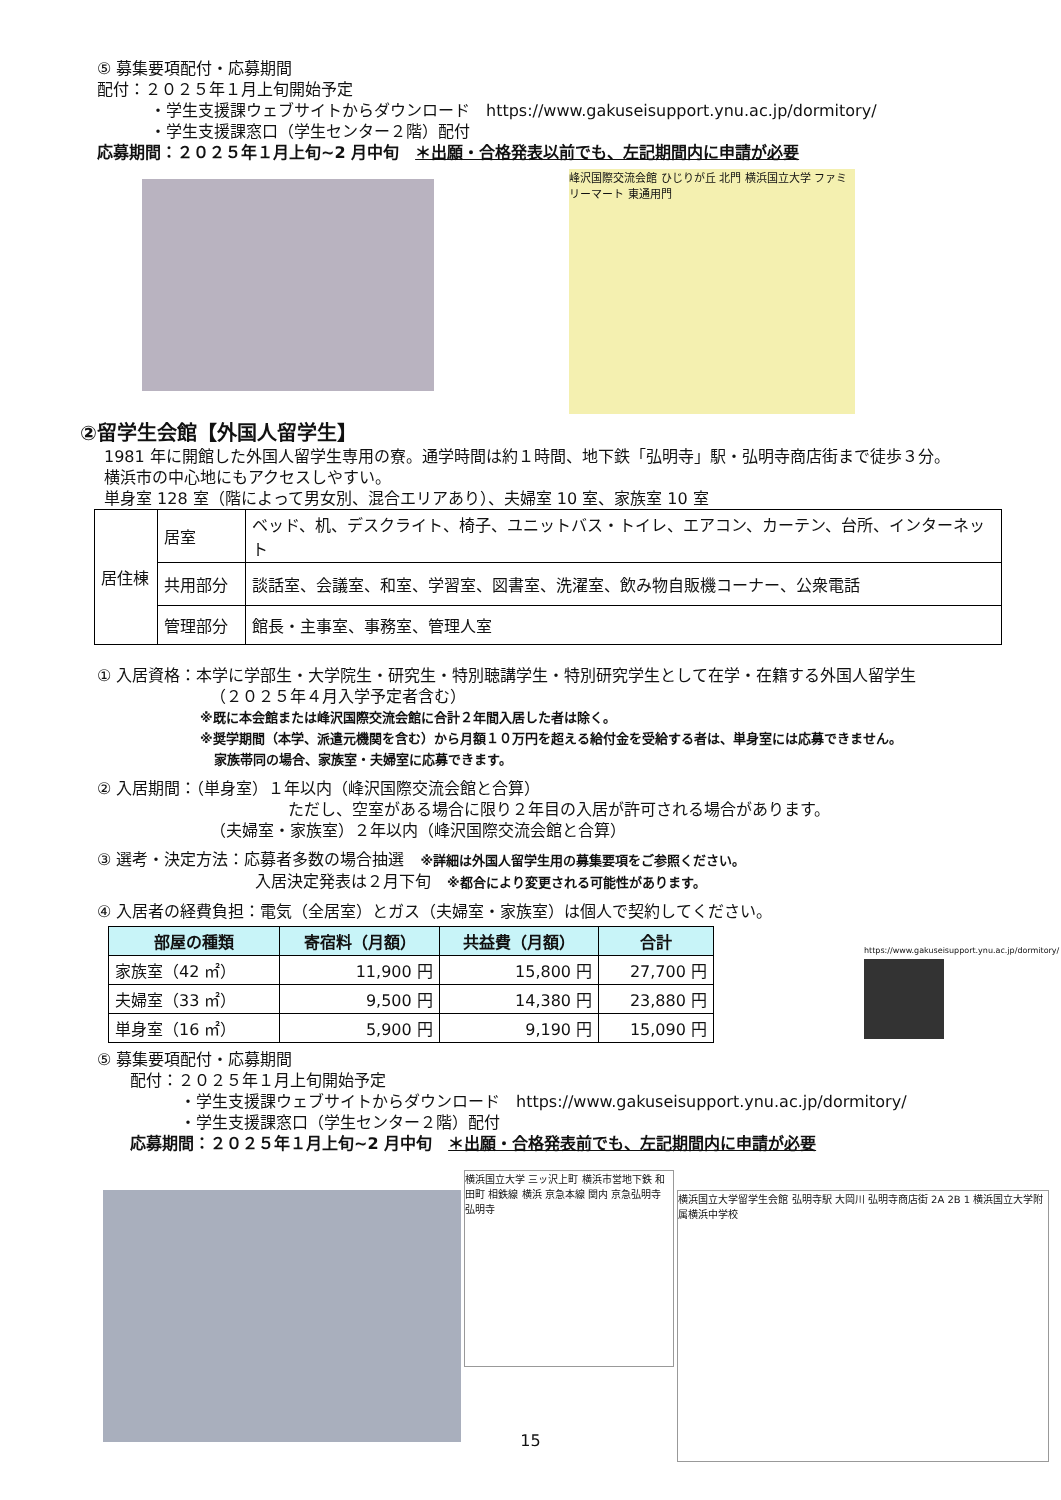⑤ 募集要項配付・応募期間
配付：２０２５年１月上旬開始予定
・学生支援課ウェブサイトからダウンロード　https://www.gakuseisupport.ynu.ac.jp/dormitory/
・学生支援課窓口（学生センター２階）配付
応募期間：２０２５年１月上旬~2 月中旬　＊出願・合格発表以前でも、左記期間内に申請が必要
峰沢国際交流会館 ひじりが丘 北門 横浜国立大学 ファミリーマート 東通用門
②留学生会館【外国人留学生】
1981 年に開館した外国人留学生専用の寮。通学時間は約１時間、地下鉄「弘明寺」駅・弘明寺商店街まで徒歩３分。
横浜市の中心地にもアクセスしやすい。
単身室 128 室（階によって男女別、混合エリアあり）、夫婦室 10 室、家族室 10 室
| 居住棟 | 居室 | ベッド、机、デスクライト、椅子、ユニットバス・トイレ、エアコン、カーテン、台所、インターネット |
| | 共用部分 | 談話室、会議室、和室、学習室、図書室、洗濯室、飲み物自販機コーナー、公衆電話 |
| | 管理部分 | 館長・主事室、事務室、管理人室 |
① 入居資格：本学に学部生・大学院生・研究生・特別聴講学生・特別研究学生として在学・在籍する外国人留学生
（２０２５年４月入学予定者含む）
※既に本会館または峰沢国際交流会館に合計２年間入居した者は除く。
※奨学期間（本学、派遣元機関を含む）から月額１０万円を超える給付金を受給する者は、単身室には応募できません。
家族帯同の場合、家族室・夫婦室に応募できます。
② 入居期間：（単身室）１年以内（峰沢国際交流会館と合算）
ただし、空室がある場合に限り２年目の入居が許可される場合があります。
（夫婦室・家族室）２年以内（峰沢国際交流会館と合算）
③ 選考・決定方法：応募者多数の場合抽選　※詳細は外国人留学生用の募集要項をご参照ください。
入居決定発表は２月下旬　※都合により変更される可能性があります。
④ 入居者の経費負担：電気（全居室）とガス（夫婦室・家族室）は個人で契約してください。
| 部屋の種類 | 寄宿料（月額） | 共益費（月額） | 合計 |
| --- | --- | --- | --- |
| 家族室（42 ㎡） | 11,900 円 | 15,800 円 | 27,700 円 |
| 夫婦室（33 ㎡） | 9,500 円 | 14,380 円 | 23,880 円 |
| 単身室（16 ㎡） | 5,900 円 | 9,190 円 | 15,090 円 |
https://www.gakuseisupport.ynu.ac.jp/dormitory/
⑤ 募集要項配付・応募期間
配付：２０２５年１月上旬開始予定
・学生支援課ウェブサイトからダウンロード　https://www.gakuseisupport.ynu.ac.jp/dormitory/
・学生支援課窓口（学生センター２階）配付
応募期間：２０２５年１月上旬~2 月中旬　＊出願・合格発表前でも、左記期間内に申請が必要
横浜国立大学 三ッ沢上町 横浜市営地下鉄 和田町 相鉄線 横浜 京急本線 関内 京急弘明寺 弘明寺
横浜国立大学留学生会館 弘明寺駅 大岡川 弘明寺商店街 2A 2B 1 横浜国立大学附属横浜中学校
15